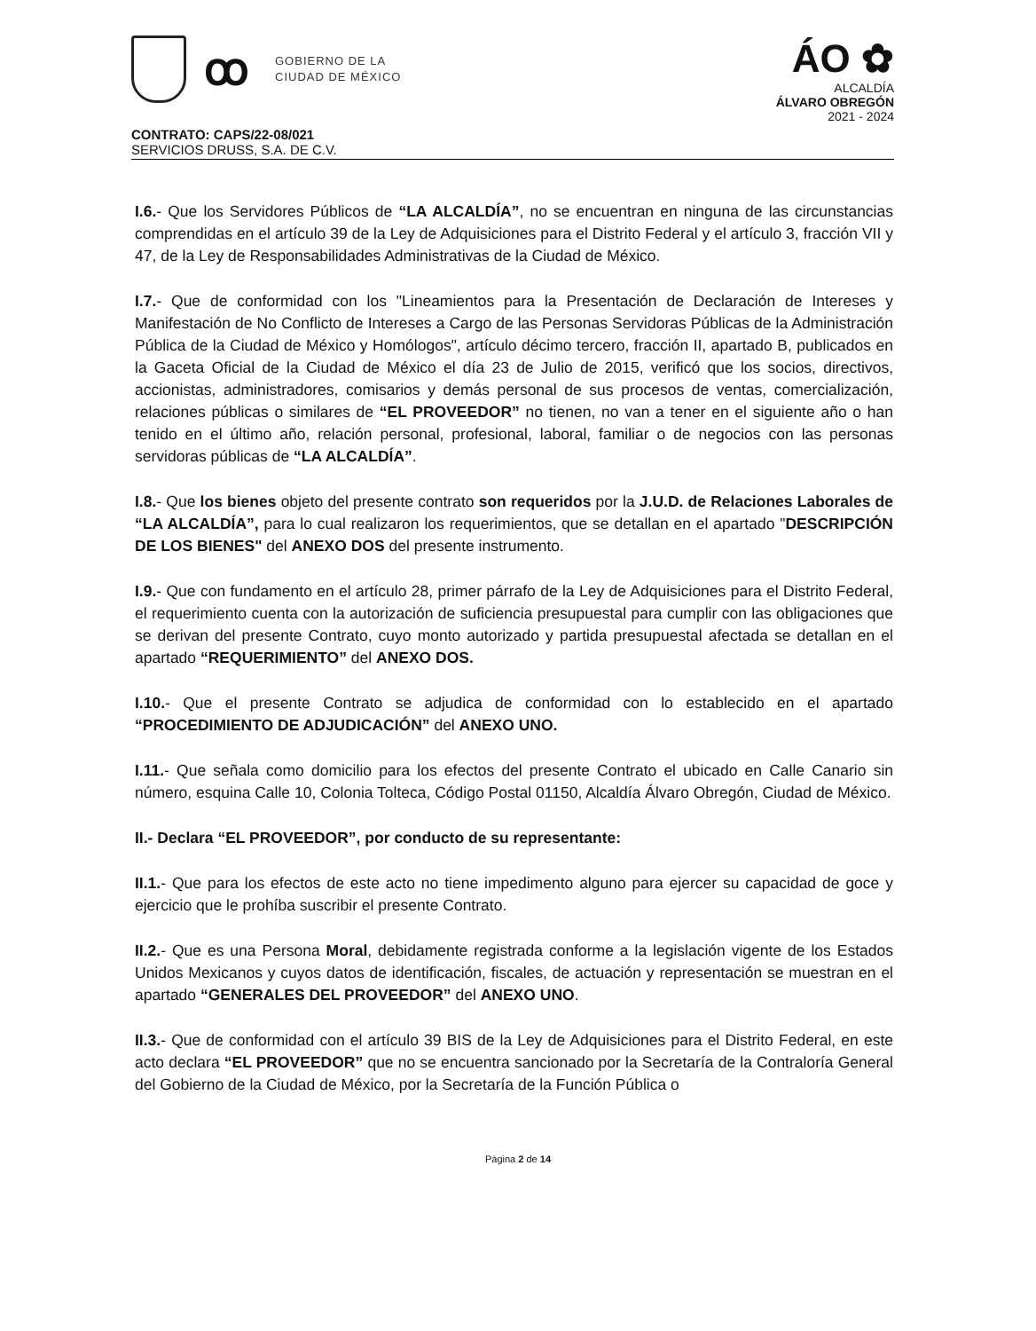ꝏ
GOBIERNO DE LA
CIUDAD DE MÉXICO
ÁO ✿
ALCALDÍA
ÁLVARO OBREGÓN
2021 - 2024
CONTRATO: CAPS/22-08/021
SERVICIOS DRUSS, S.A. DE C.V.
I.6.- Que los Servidores Públicos de “LA ALCALDÍA”, no se encuentran en ninguna de las circunstancias comprendidas en el artículo 39 de la Ley de Adquisiciones para el Distrito Federal y el artículo 3, fracción VII y 47, de la Ley de Responsabilidades Administrativas de la Ciudad de México.
I.7.- Que de conformidad con los "Lineamientos para la Presentación de Declaración de Intereses y Manifestación de No Conflicto de Intereses a Cargo de las Personas Servidoras Públicas de la Administración Pública de la Ciudad de México y Homólogos", artículo décimo tercero, fracción II, apartado B, publicados en la Gaceta Oficial de la Ciudad de México el día 23 de Julio de 2015, verificó que los socios, directivos, accionistas, administradores, comisarios y demás personal de sus procesos de ventas, comercialización, relaciones públicas o similares de “EL PROVEEDOR” no tienen, no van a tener en el siguiente año o han tenido en el último año, relación personal, profesional, laboral, familiar o de negocios con las personas servidoras públicas de “LA ALCALDÍA”.
I.8.- Que los bienes objeto del presente contrato son requeridos por la J.U.D. de Relaciones Laborales de “LA ALCALDÍA”, para lo cual realizaron los requerimientos, que se detallan en el apartado "DESCRIPCIÓN DE LOS BIENES" del ANEXO DOS del presente instrumento.
I.9.- Que con fundamento en el artículo 28, primer párrafo de la Ley de Adquisiciones para el Distrito Federal, el requerimiento cuenta con la autorización de suficiencia presupuestal para cumplir con las obligaciones que se derivan del presente Contrato, cuyo monto autorizado y partida presupuestal afectada se detallan en el apartado “REQUERIMIENTO” del ANEXO DOS.
I.10.- Que el presente Contrato se adjudica de conformidad con lo establecido en el apartado “PROCEDIMIENTO DE ADJUDICACIÓN” del ANEXO UNO.
I.11.- Que señala como domicilio para los efectos del presente Contrato el ubicado en Calle Canario sin número, esquina Calle 10, Colonia Tolteca, Código Postal 01150, Alcaldía Álvaro Obregón, Ciudad de México.
II.- Declara “EL PROVEEDOR”, por conducto de su representante:
II.1.- Que para los efectos de este acto no tiene impedimento alguno para ejercer su capacidad de goce y ejercicio que le prohíba suscribir el presente Contrato.
II.2.- Que es una Persona Moral, debidamente registrada conforme a la legislación vigente de los Estados Unidos Mexicanos y cuyos datos de identificación, fiscales, de actuación y representación se muestran en el apartado “GENERALES DEL PROVEEDOR” del ANEXO UNO.
II.3.- Que de conformidad con el artículo 39 BIS de la Ley de Adquisiciones para el Distrito Federal, en este acto declara “EL PROVEEDOR” que no se encuentra sancionado por la Secretaría de la Contraloría General del Gobierno de la Ciudad de México, por la Secretaría de la Función Pública o
Página 2 de 14